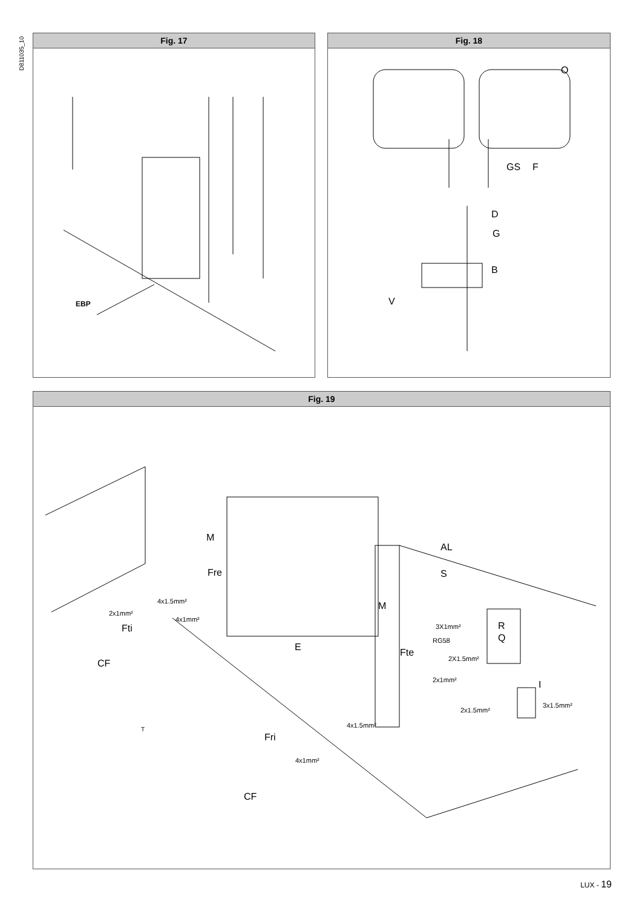D811035_10
Fig. 17
EBP
Fig. 18
O
GS F
D
G
B
V
Fig. 19
M
Fre
AL
S
M
R
Q
Fte
E
Fti
CF
I
Fri
CF
T
2x1mm²
4x1.5mm²
4x1mm²
3X1mm²
RG58
2X1.5mm²
2x1mm²
2x1.5mm²
3x1.5mm²
4x1.5mm²
4x1mm²
LUX - 19